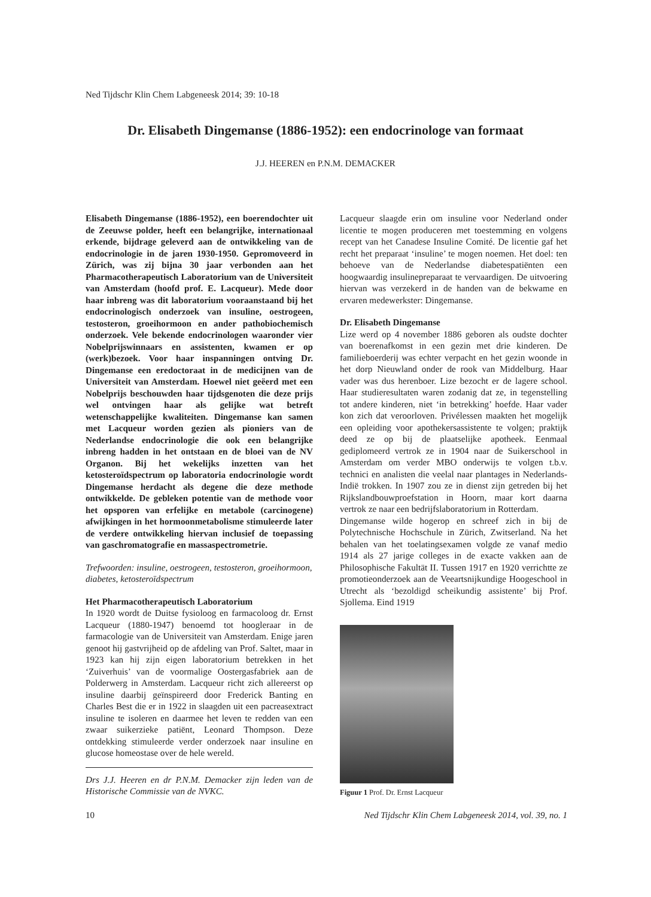Ned Tijdschr Klin Chem Labgeneesk 2014; 39: 10-18
Dr. Elisabeth Dingemanse (1886-1952): een endocrinologe van formaat
J.J. HEEREN en P.N.M. DEMACKER
Elisabeth Dingemanse (1886-1952), een boerendochter uit de Zeeuwse polder, heeft een belangrijke, internationaal erkende, bijdrage geleverd aan de ontwikkeling van de endocrinologie in de jaren 1930-1950. Gepromoveerd in Zürich, was zij bijna 30 jaar verbonden aan het Pharmacotherapeutisch Laboratorium van de Universiteit van Amsterdam (hoofd prof. E. Lacqueur). Mede door haar inbreng was dit laboratorium vooraanstaand bij het endocrinologisch onderzoek van insuline, oestrogeen, testosteron, groeihormoon en ander pathobiochemisch onderzoek. Vele bekende endocrinologen waaronder vier Nobelprijswinnaars en assistenten, kwamen er op (werk)bezoek. Voor haar inspanningen ontving Dr. Dingemanse een eredoctoraat in de medicijnen van de Universiteit van Amsterdam. Hoewel niet geëerd met een Nobelprijs beschouwden haar tijdsgenoten die deze prijs wel ontvingen haar als gelijke wat betreft wetenschappelijke kwaliteiten. Dingemanse kan samen met Lacqueur worden gezien als pioniers van de Nederlandse endocrinologie die ook een belangrijke inbreng hadden in het ontstaan en de bloei van de NV Organon. Bij het wekelijks inzetten van het ketosteroïdspectrum op laboratoria endocrinologie wordt Dingemanse herdacht als degene die deze methode ontwikkelde. De gebleken potentie van de methode voor het opsporen van erfelijke en metabole (carcinogene) afwijkingen in het hormoonmetabolisme stimuleerde later de verdere ontwikkeling hiervan inclusief de toepassing van gaschromatografie en massaspectrometrie.
Trefwoorden: insuline, oestrogeen, testosteron, groeihormoon, diabetes, ketosteroïdspectrum
Het Pharmacotherapeutisch Laboratorium
In 1920 wordt de Duitse fysioloog en farmacoloog dr. Ernst Lacqueur (1880-1947) benoemd tot hoogleraar in de farmacologie van de Universiteit van Amsterdam. Enige jaren genoot hij gastvrijheid op de afdeling van Prof. Saltet, maar in 1923 kan hij zijn eigen laboratorium betrekken in het ‘Zuiverhuis’ van de voormalige Oostergasfabriek aan de Polderwerg in Amsterdam. Lacqueur richt zich allereerst op insuline daarbij geïnspireerd door Frederick Banting en Charles Best die er in 1922 in slaagden uit een pacreasextract insuline te isoleren en daarmee het leven te redden van een zwaar suikerzieke patiënt, Leonard Thompson. Deze ontdekking stimuleerde verder onderzoek naar insuline en glucose homeostase over de hele wereld.
Drs J.J. Heeren en dr P.N.M. Demacker zijn leden van de Historische Commissie van de NVKC.
Lacqueur slaagde erin om insuline voor Nederland onder licentie te mogen produceren met toestemming en volgens recept van het Canadese Insuline Comité. De licentie gaf het recht het preparaat ‘insuline’ te mogen noemen. Het doel: ten behoeve van de Nederlandse diabetespatiënten een hoogwaardig insulinepreparaat te vervaardigen. De uitvoering hiervan was verzekerd in de handen van de bekwame en ervaren medewerkster: Dingemanse.
Dr. Elisabeth Dingemanse
Lize werd op 4 november 1886 geboren als oudste dochter van boerenafkomst in een gezin met drie kinderen. De familieboerderij was echter verpacht en het gezin woonde in het dorp Nieuwland onder de rook van Middelburg. Haar vader was dus herenboer. Lize bezocht er de lagere school. Haar studieresultaten waren zodanig dat ze, in tegenstelling tot andere kinderen, niet ‘in betrekking’ hoefde. Haar vader kon zich dat veroorloven. Privélessen maakten het mogelijk een opleiding voor apothekersassistente te volgen; praktijk deed ze op bij de plaatselijke apotheek. Eenmaal gediplomeerd vertrok ze in 1904 naar de Suikerschool in Amsterdam om verder MBO onderwijs te volgen t.b.v. technici en analisten die veelal naar plantages in Nederlands-Indië trokken. In 1907 zou ze in dienst zijn getreden bij het Rijkslandbouwproefstation in Hoorn, maar kort daarna vertrok ze naar een bedrijfslaboratorium in Rotterdam.
Dingemanse wilde hogerop en schreef zich in bij de Polytechnische Hochschule in Zürich, Zwitserland. Na het behalen van het toelatingsexamen volgde ze vanaf medio 1914 als 27 jarige colleges in de exacte vakken aan de Philosophische Fakultät II. Tussen 1917 en 1920 verrichtte ze promotieonderzoek aan de Veeartsnijkundige Hoogeschool in Utrecht als ‘bezoldigd scheikundig assistente’ bij Prof. Sjollema. Eind 1919
Figuur 1 Prof. Dr. Ernst Lacqueur
10 Ned Tijdschr Klin Chem Labgeneesk 2014, vol. 39, no. 1